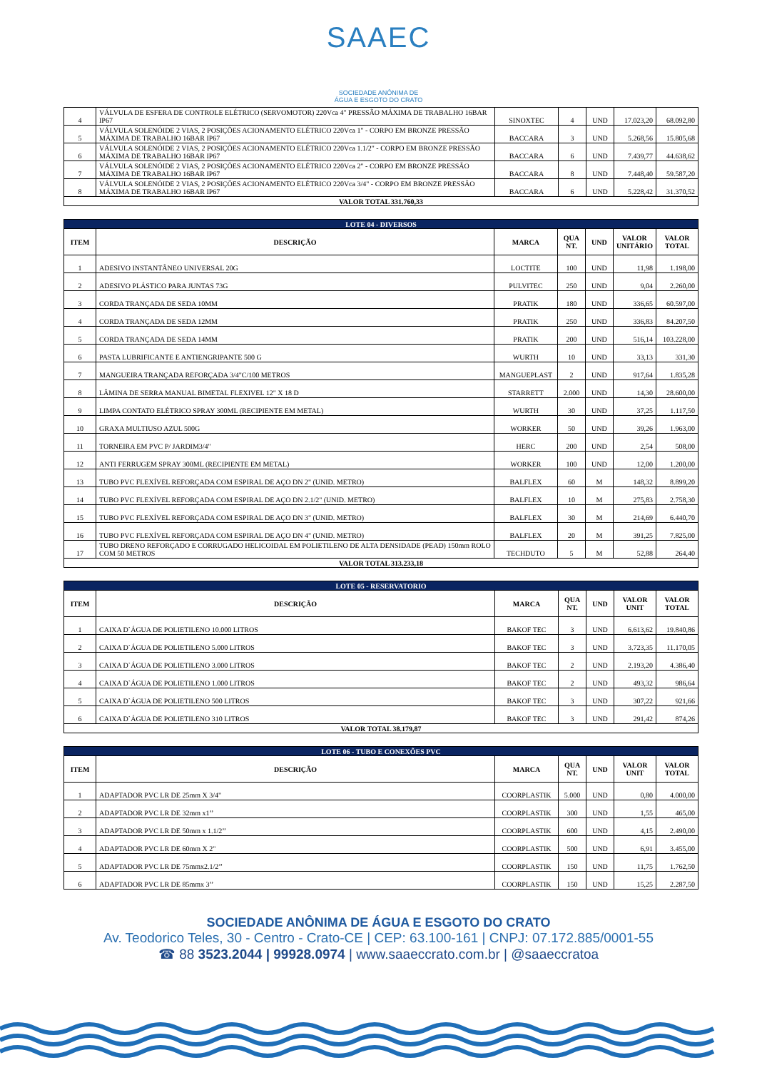SAAEC
SOCIEDADE ANÔNIMA DE
ÁGUA E ESGOTO DO CRATO
| 4 | VÁLVULA DE ESFERA DE CONTROLE ELÉTRICO (SERVOMOTOR) 220Vca 4" PRESSÃO MÁXIMA DE TRABALHO 16BAR IP67 | SINOXTEC | 4 | UND | 17.023,20 | 68.092,80 |
| 5 | VÁLVULA SOLENÓIDE 2 VIAS, 2 POSIÇÕES ACIONAMENTO ELÉTRICO 220Vca 1" - CORPO EM BRONZE PRESSÃO MÁXIMA DE TRABALHO 16BAR IP67 | BACCARA | 3 | UND | 5.268,56 | 15.805,68 |
| 6 | VÁLVULA SOLENÓIDE 2 VIAS, 2 POSIÇÕES ACIONAMENTO ELÉTRICO 220Vca 1.1/2" - CORPO EM BRONZE PRESSÃO MÁXIMA DE TRABALHO 16BAR IP67 | BACCARA | 6 | UND | 7.439,77 | 44.638,62 |
| 7 | VÁLVULA SOLENÓIDE 2 VIAS, 2 POSIÇÕES ACIONAMENTO ELÉTRICO 220Vca 2" - CORPO EM BRONZE PRESSÃO MÁXIMA DE TRABALHO 16BAR IP67 | BACCARA | 8 | UND | 7.448,40 | 59.587,20 |
| 8 | VÁLVULA SOLENÓIDE 2 VIAS, 2 POSIÇÕES ACIONAMENTO ELÉTRICO 220Vca 3/4" - CORPO EM BRONZE PRESSÃO MÁXIMA DE TRABALHO 16BAR IP67 | BACCARA | 6 | UND | 5.228,42 | 31.370,52 |
| VALOR TOTAL 331.760,33 | | | | | | |
| LOTE 04 - DIVERSOS | | | | | | |
| ITEM | DESCRIÇÃO | MARCA | QUA NT. | UND | VALOR UNITÁRIO | VALOR TOTAL |
| 1 | ADESIVO INSTANTÂNEO UNIVERSAL 20G | LOCTITE | 100 | UND | 11,98 | 1.198,00 |
| 2 | ADESIVO PLÁSTICO PARA JUNTAS 73G | PULVITEC | 250 | UND | 9,04 | 2.260,00 |
| 3 | CORDA TRANÇADA DE SEDA 10MM | PRATIK | 180 | UND | 336,65 | 60.597,00 |
| 4 | CORDA TRANÇADA DE SEDA 12MM | PRATIK | 250 | UND | 336,83 | 84.207,50 |
| 5 | CORDA TRANÇADA DE SEDA 14MM | PRATIK | 200 | UND | 516,14 | 103.228,00 |
| 6 | PASTA LUBRIFICANTE E ANTIENGRIPANTE 500 G | WURTH | 10 | UND | 33,13 | 331,30 |
| 7 | MANGUEIRA TRANÇADA REFORÇADA 3/4"C/100 METROS | MANGUEPLAST | 2 | UND | 917,64 | 1.835,28 |
| 8 | LÂMINA DE SERRA MANUAL BIMETAL FLEXIVEL 12" X 18 D | STARRETT | 2.000 | UND | 14,30 | 28.600,00 |
| 9 | LIMPA CONTATO ELÉTRICO SPRAY 300ML (RECIPIENTE EM METAL) | WURTH | 30 | UND | 37,25 | 1.117,50 |
| 10 | GRAXA MULTIUSO AZUL 500G | WORKER | 50 | UND | 39,26 | 1.963,00 |
| 11 | TORNEIRA EM PVC P/ JARDIM3/4" | HERC | 200 | UND | 2,54 | 508,00 |
| 12 | ANTI FERRUGEM SPRAY 300ML (RECIPIENTE EM METAL) | WORKER | 100 | UND | 12,00 | 1.200,00 |
| 13 | TUBO PVC FLEXÍVEL REFORÇADA COM ESPIRAL DE AÇO DN 2" (UNID. METRO) | BALFLEX | 60 | M | 148,32 | 8.899,20 |
| 14 | TUBO PVC FLEXÍVEL REFORÇADA COM ESPIRAL DE AÇO DN 2.1/2" (UNID. METRO) | BALFLEX | 10 | M | 275,83 | 2.758,30 |
| 15 | TUBO PVC FLEXÍVEL REFORÇADA COM ESPIRAL DE AÇO DN 3" (UNID. METRO) | BALFLEX | 30 | M | 214,69 | 6.440,70 |
| 16 | TUBO PVC FLEXÍVEL REFORÇADA COM ESPIRAL DE AÇO DN 4" (UNID. METRO) | BALFLEX | 20 | M | 391,25 | 7.825,00 |
| 17 | TUBO DRENO REFORÇADO E CORRUGADO HELICOIDAL EM POLIETILENO DE ALTA DENSIDADE (PEAD) 150mm ROLO COM 50 METROS | TECHDUTO | 5 | M | 52,88 | 264,40 |
| VALOR TOTAL 313.233,18 | | | | | | |
| LOTE 05 - RESERVATORIO | | | | | | |
| ITEM | DESCRIÇÃO | MARCA | QUA NT. | UND | VALOR UNIT | VALOR TOTAL |
| 1 | CAIXA D`ÁGUA DE POLIETILENO 10.000 LITROS | BAKOF TEC | 3 | UND | 6.613,62 | 19.840,86 |
| 2 | CAIXA D`ÁGUA DE POLIETILENO 5.000 LITROS | BAKOF TEC | 3 | UND | 3.723,35 | 11.170,05 |
| 3 | CAIXA D`ÁGUA DE POLIETILENO 3.000 LITROS | BAKOF TEC | 2 | UND | 2.193,20 | 4.386,40 |
| 4 | CAIXA D`ÁGUA DE POLIETILENO 1.000 LITROS | BAKOF TEC | 2 | UND | 493,32 | 986,64 |
| 5 | CAIXA D`ÁGUA DE POLIETILENO 500 LITROS | BAKOF TEC | 3 | UND | 307,22 | 921,66 |
| 6 | CAIXA D`ÁGUA DE POLIETILENO 310 LITROS | BAKOF TEC | 3 | UND | 291,42 | 874,26 |
| VALOR TOTAL 38.179,87 | | | | | | |
| LOTE 06 - TUBO E CONEXÕES PVC | | | | | | |
| ITEM | DESCRIÇÃO | MARCA | QUA NT. | UND | VALOR UNIT | VALOR TOTAL |
| 1 | ADAPTADOR PVC LR DE 25mm X 3/4" | COORPLASTIK | 5.000 | UND | 0,80 | 4.000,00 |
| 2 | ADAPTADOR PVC LR DE 32mm x1’’ | COORPLASTIK | 300 | UND | 1,55 | 465,00 |
| 3 | ADAPTADOR PVC LR DE 50mm x 1.1/2’’ | COORPLASTIK | 600 | UND | 4,15 | 2.490,00 |
| 4 | ADAPTADOR PVC LR DE 60mm X 2" | COORPLASTIK | 500 | UND | 6,91 | 3.455,00 |
| 5 | ADAPTADOR PVC LR DE 75mmx2.1/2’’ | COORPLASTIK | 150 | UND | 11,75 | 1.762,50 |
| 6 | ADAPTADOR PVC LR DE 85mmx 3’’ | COORPLASTIK | 150 | UND | 15,25 | 2.287,50 |
SOCIEDADE ANÔNIMA DE ÁGUA E ESGOTO DO CRATO
Av. Teodorico Teles, 30 - Centro - Crato-CE | CEP: 63.100-161 | CNPJ: 07.172.885/0001-55
☎ 88 3523.2044 | 99928.0974 | www.saaeccrato.com.br | @saaeccratoa